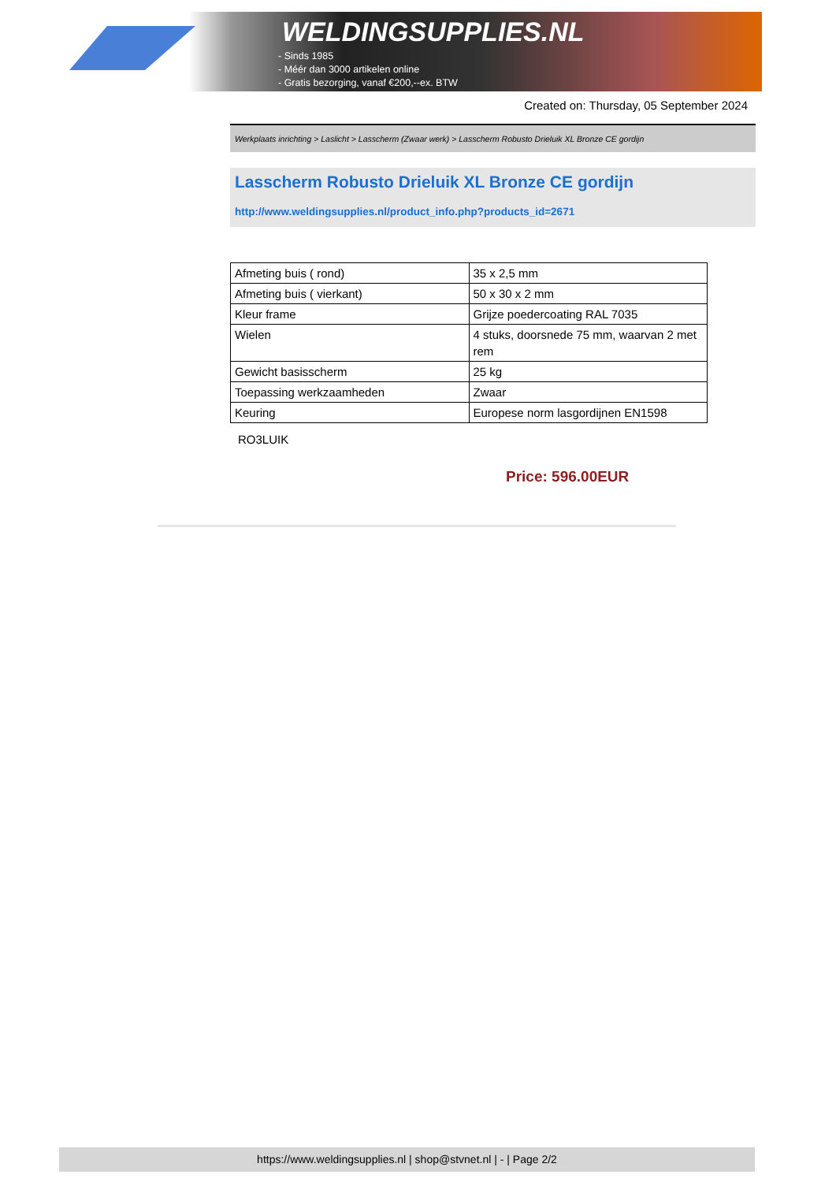WELDINGSUPPLIES.NL
- Sinds 1985
- Méér dan 3000 artikelen online
- Gratis bezorging, vanaf €200,--ex. BTW
Created on: Thursday, 05 September 2024
Werkplaats inrichting > Laslicht > Lasscherm (Zwaar werk) > Lasscherm Robusto Drieluik XL Bronze CE gordijn
Lasscherm Robusto Drieluik XL Bronze CE gordijn
http://www.weldingsupplies.nl/product_info.php?products_id=2671
| Afmeting buis ( rond) | 35 x 2,5 mm |
| Afmeting buis ( vierkant) | 50 x 30 x 2 mm |
| Kleur frame | Grijze poedercoating RAL 7035 |
| Wielen | 4 stuks, doorsnede 75 mm, waarvan 2 met rem |
| Gewicht basisscherm | 25 kg |
| Toepassing werkzaamheden | Zwaar |
| Keuring | Europese norm lasgordijnen EN1598 |
RO3LUIK
Price: 596.00EUR
https://www.weldingsupplies.nl | shop@stvnet.nl | - | Page 2/2